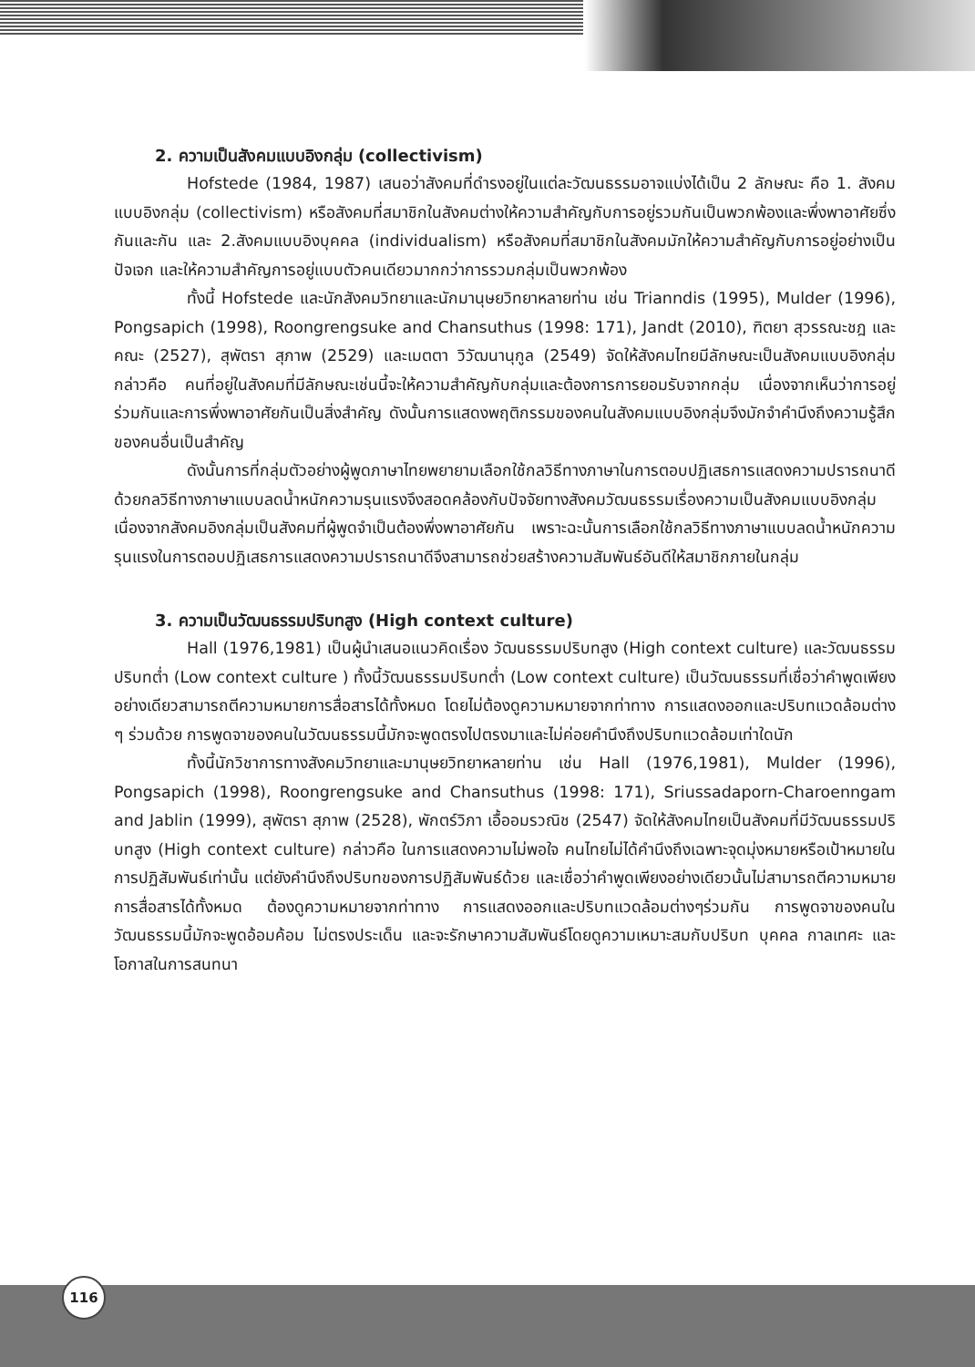2. ความเป็นสังคมแบบอิงกลุ่ม (collectivism)
Hofstede (1984, 1987) เสนอว่าสังคมที่ดำรงอยู่ในแต่ละวัฒนธรรมอาจแบ่งได้เป็น 2 ลักษณะ คือ 1. สังคมแบบอิงกลุ่ม (collectivism) หรือสังคมที่สมาชิกในสังคมต่างให้ความสำคัญกับการอยู่รวมกันเป็นพวกพ้องและพึ่งพาอาศัยซึ่งกันและกัน และ 2.สังคมแบบอิงบุคคล (individualism) หรือสังคมที่สมาชิกในสังคมมักให้ความสำคัญกับการอยู่อย่างเป็นปัจเจก และให้ความสำคัญการอยู่แบบตัวคนเดียวมากกว่าการรวมกลุ่มเป็นพวกพ้อง
ทั้งนี้ Hofstede และนักสังคมวิทยาและนักมานุษยวิทยาหลายท่าน เช่น Trianndis (1995), Mulder (1996), Pongsapich (1998), Roongrengsuke and Chansuthus (1998: 171), Jandt (2010), ฑิตยา สุวรรณะชฎ และคณะ (2527), สุพัตรา สุภาพ (2529) และเมตตา วิวัฒนานุกูล (2549) จัดให้สังคมไทยมีลักษณะเป็นสังคมแบบอิงกลุ่ม กล่าวคือ คนที่อยู่ในสังคมที่มีลักษณะเช่นนี้จะให้ความสำคัญกับกลุ่มและต้องการการยอมรับจากกลุ่ม เนื่องจากเห็นว่าการอยู่ร่วมกันและการพึ่งพาอาศัยกันเป็นสิ่งสำคัญ ดังนั้นการแสดงพฤติกรรมของคนในสังคมแบบอิงกลุ่มจึงมักจำคำนึงถึงความรู้สึกของคนอื่นเป็นสำคัญ
ดังนั้นการที่กลุ่มตัวอย่างผู้พูดภาษาไทยพยายามเลือกใช้กลวิธีทางภาษาในการตอบปฏิเสธการแสดงความปรารถนาดีด้วยกลวิธีทางภาษาแบบลดน้ำหนักความรุนแรงจึงสอดคล้องกับปัจจัยทางสังคมวัฒนธรรมเรื่องความเป็นสังคมแบบอิงกลุ่มเนื่องจากสังคมอิงกลุ่มเป็นสังคมที่ผู้พูดจำเป็นต้องพึ่งพาอาศัยกัน เพราะฉะนั้นการเลือกใช้กลวิธีทางภาษาแบบลดน้ำหนักความรุนแรงในการตอบปฏิเสธการแสดงความปรารถนาดีจึงสามารถช่วยสร้างความสัมพันธ์อันดีให้สมาชิกภายในกลุ่ม
3. ความเป็นวัฒนธรรมปริบทสูง (High context culture)
Hall (1976,1981) เป็นผู้นำเสนอแนวคิดเรื่อง วัฒนธรรมปริบทสูง (High context culture) และวัฒนธรรมปริบทต่ำ (Low context culture ) ทั้งนี้วัฒนธรรมปริบทต่ำ (Low context culture) เป็นวัฒนธรรมที่เชื่อว่าคำพูดเพียงอย่างเดียวสามารถตีความหมายการสื่อสารได้ทั้งหมด โดยไม่ต้องดูความหมายจากท่าทาง การแสดงออกและปริบทแวดล้อมต่าง ๆ ร่วมด้วย การพูดจาของคนในวัฒนธรรมนี้มักจะพูดตรงไปตรงมาและไม่ค่อยคำนึงถึงปริบทแวดล้อมเท่าใดนัก
ทั้งนี้นักวิชาการทางสังคมวิทยาและมานุษยวิทยาหลายท่าน เช่น Hall (1976,1981), Mulder (1996), Pongsapich (1998), Roongrengsuke and Chansuthus (1998: 171), Sriussadaporn-Charoenngam and Jablin (1999), สุพัตรา สุภาพ (2528), พักตร์วิภา เอื้ออมรวณิช (2547) จัดให้สังคมไทยเป็นสังคมที่มีวัฒนธรรมปริบทสูง (High context culture) กล่าวคือ ในการแสดงความไม่พอใจ คนไทยไม่ได้คำนึงถึงเฉพาะจุดมุ่งหมายหรือเป้าหมายในการปฏิสัมพันธ์เท่านั้น แต่ยังคำนึงถึงปริบทของการปฏิสัมพันธ์ด้วย และเชื่อว่าคำพูดเพียงอย่างเดียวนั้นไม่สามารถตีความหมายการสื่อสารได้ทั้งหมด ต้องดูความหมายจากท่าทาง การแสดงออกและปริบทแวดล้อมต่างๆร่วมกัน การพูดจาของคนในวัฒนธรรมนี้มักจะพูดอ้อมค้อม ไม่ตรงประเด็น และจะรักษาความสัมพันธ์โดยดูความเหมาะสมกับปริบท บุคคล กาลเทศะ และโอกาสในการสนทนา
116